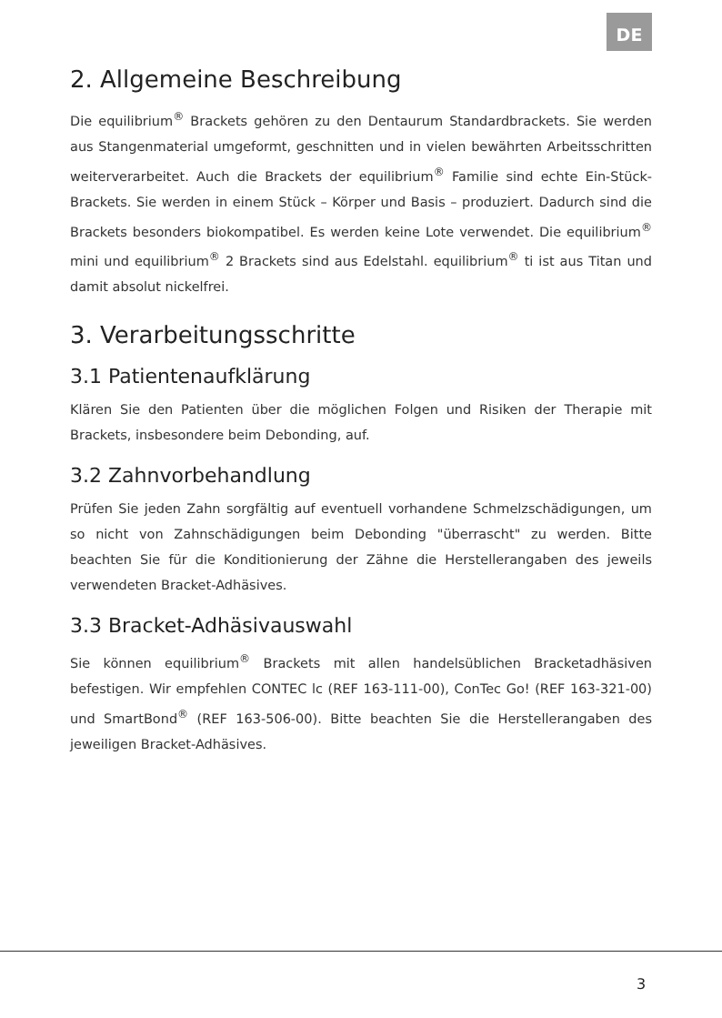DE
2. Allgemeine Beschreibung
Die equilibrium<sup>®</sup> Brackets gehören zu den Dentaurum Standardbrackets. Sie werden aus Stangenmaterial umgeformt, geschnitten und in vielen bewährten Arbeitsschritten weiterverarbeitet. Auch die Brackets der equilibrium<sup>®</sup> Familie sind echte Ein-Stück-Brackets. Sie werden in einem Stück – Körper und Basis – produziert. Dadurch sind die Brackets besonders biokompatibel. Es werden keine Lote verwendet. Die equilibrium<sup>®</sup> mini und equilibrium<sup>®</sup> 2 Brackets sind aus Edelstahl. equilibrium<sup>®</sup> ti ist aus Titan und damit absolut nickelfrei.
3. Verarbeitungsschritte
3.1 Patientenaufklärung
Klären Sie den Patienten über die möglichen Folgen und Risiken der Therapie mit Brackets, insbesondere beim Debonding, auf.
3.2 Zahnvorbehandlung
Prüfen Sie jeden Zahn sorgfältig auf eventuell vorhandene Schmelzschädigungen, um so nicht von Zahnschädigungen beim Debonding "überrascht" zu werden. Bitte beachten Sie für die Konditionierung der Zähne die Herstellerangaben des jeweils verwendeten Bracket-Adhäsives.
3.3 Bracket-Adhäsivauswahl
Sie können equilibrium<sup>®</sup> Brackets mit allen handelsüblichen Bracketadhäsiven befestigen. Wir empfehlen CONTEC lc (REF 163-111-00), ConTec Go! (REF 163-321-00) und SmartBond<sup>®</sup> (REF 163-506-00). Bitte beachten Sie die Herstellerangaben des jeweiligen Bracket-Adhäsives.
3